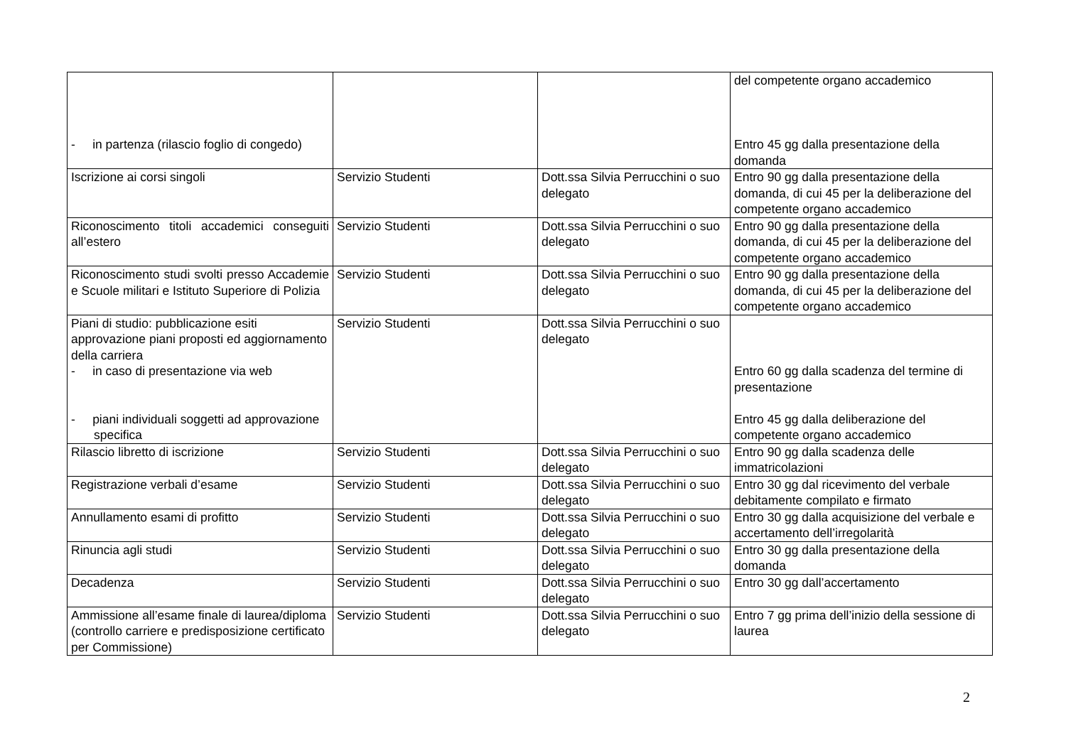| - in partenza (rilascio foglio di congedo) | | | del competente organo accademico Entro 45 gg dalla presentazione della domanda |
| Iscrizione ai corsi singoli | Servizio Studenti | Dott.ssa Silvia Perrucchini o suo delegato | Entro 90 gg dalla presentazione della domanda, di cui 45 per la deliberazione del competente organo accademico |
| Riconoscimento titoli accademici conseguiti all’estero | Servizio Studenti | Dott.ssa Silvia Perrucchini o suo delegato | Entro 90 gg dalla presentazione della domanda, di cui 45 per la deliberazione del competente organo accademico |
| Riconoscimento studi svolti presso Accademie e Scuole militari e Istituto Superiore di Polizia | Servizio Studenti | Dott.ssa Silvia Perrucchini o suo delegato | Entro 90 gg dalla presentazione della domanda, di cui 45 per la deliberazione del competente organo accademico |
| Piani di studio: pubblicazione esiti approvazione piani proposti ed aggiornamento della carriera - in caso di presentazione via web - piani individuali soggetti ad approvazione specifica | Servizio Studenti | Dott.ssa Silvia Perrucchini o suo delegato | Entro 60 gg dalla scadenza del termine di presentazione Entro 45 gg dalla deliberazione del competente organo accademico |
| Rilascio libretto di iscrizione | Servizio Studenti | Dott.ssa Silvia Perrucchini o suo delegato | Entro 90 gg dalla scadenza delle immatricolazioni |
| Registrazione verbali d’esame | Servizio Studenti | Dott.ssa Silvia Perrucchini o suo delegato | Entro 30 gg dal ricevimento del verbale debitamente compilato e firmato |
| Annullamento esami di profitto | Servizio Studenti | Dott.ssa Silvia Perrucchini o suo delegato | Entro 30 gg dalla acquisizione del verbale e accertamento dell’irregolarità |
| Rinuncia agli studi | Servizio Studenti | Dott.ssa Silvia Perrucchini o suo delegato | Entro 30 gg dalla presentazione della domanda |
| Decadenza | Servizio Studenti | Dott.ssa Silvia Perrucchini o suo delegato | Entro 30 gg dall’accertamento |
| Ammissione all’esame finale di laurea/diploma (controllo carriere e predisposizione certificato per Commissione) | Servizio Studenti | Dott.ssa Silvia Perrucchini o suo delegato | Entro 7 gg prima dell’inizio della sessione di laurea |
2